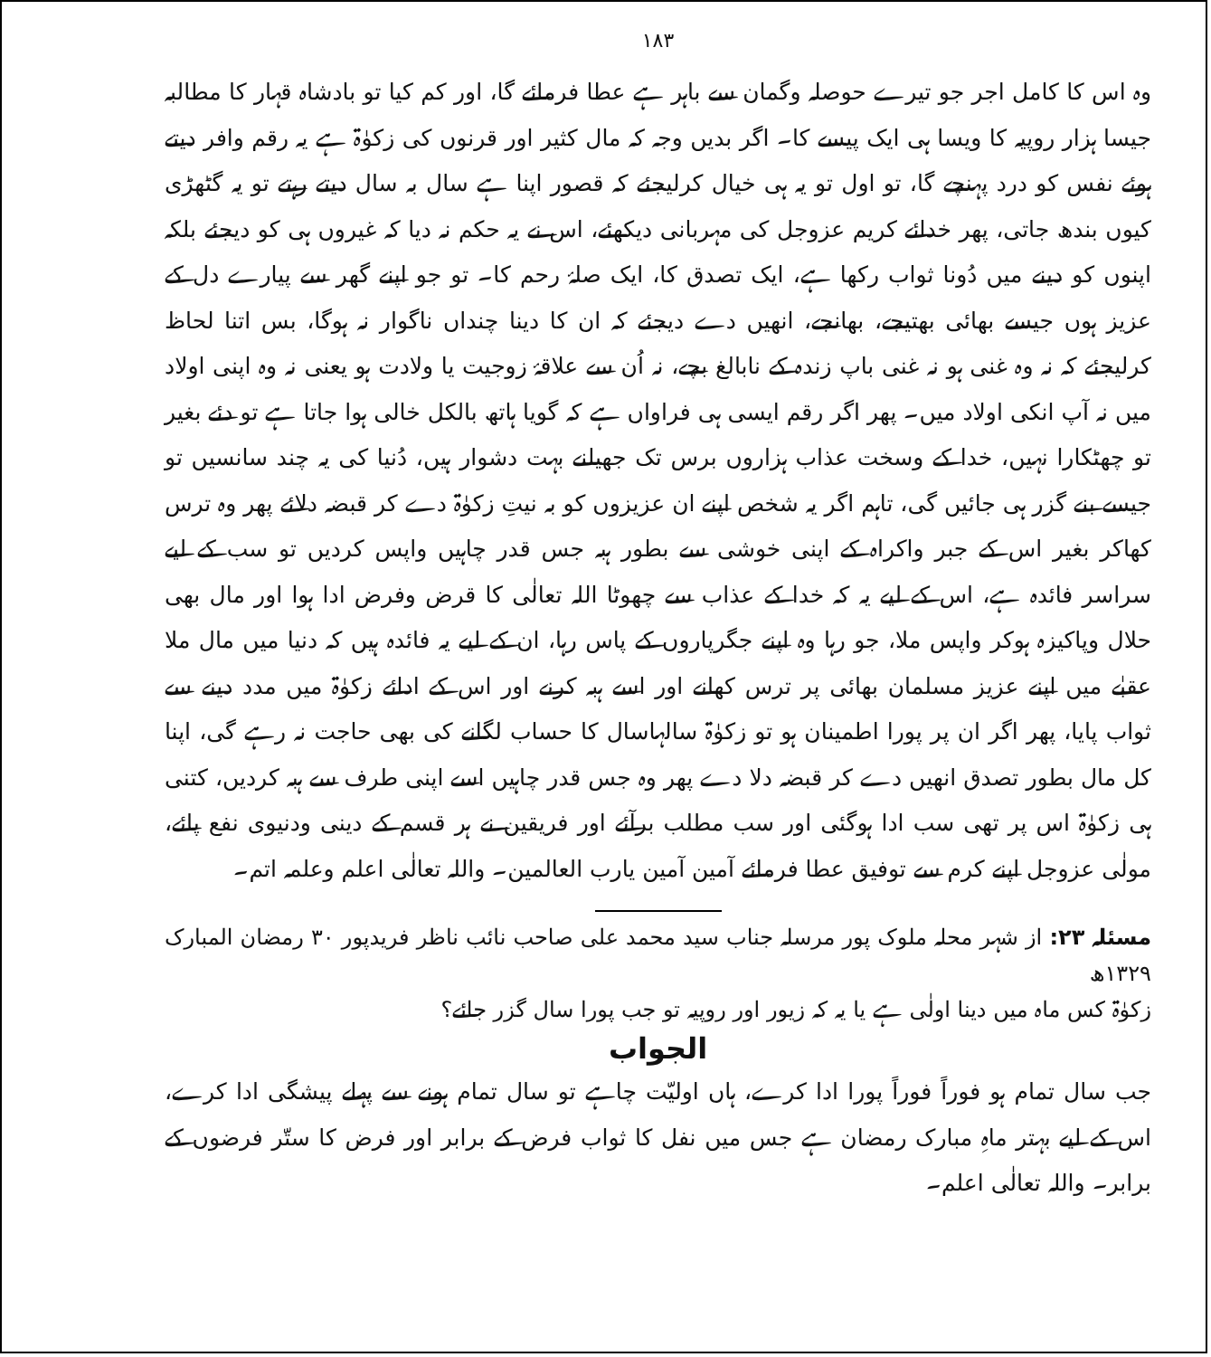١٨٣
وہ اس کا کامل اجر جو تیرے حوصلہ وگمان سے باہر ہے عطا فرمائے گا، اور کم کیا تو بادشاہ قہار کا مطالبہ جیسا ہزار روپیہ کا ویسا ہی ایک پیسے کا۔ اگر بدیں وجہ کہ مال کثیر اور قرنوں کی زکوٰۃ ہے یہ رقم وافر دیتے ہوئے نفس کو درد پہنچے گا، تو اول تو یہ ہی خیال کرلیجئے کہ قصور اپنا ہے سال بہ سال دیتے رہتے تو یہ گٹھڑی کیوں بندھ جاتی، پھر خدائے کریم عزوجل کی مہربانی دیکھئے، اس نے یہ حکم نہ دیا کہ غیروں ہی کو دیجئے بلکہ اپنوں کو دینے میں دُونا ثواب رکھا ہے، ایک تصدق کا، ایک صلۂ رحم کا۔ تو جو اپنے گھر سے پیارے دل کے عزیز ہوں جیسے بھائی بھتیجے، بھانجے، انھیں دے دیجئے کہ ان کا دینا چنداں ناگوار نہ ہوگا، بس اتنا لحاظ کرلیجئے کہ نہ وہ غنی ہو نہ غنی باپ زندہ کے نابالغ بچے، نہ اُن سے علاقۂ زوجیت یا ولادت ہو یعنی نہ وہ اپنی اولاد میں نہ آپ انکی اولاد میں۔ پھر اگر رقم ایسی ہی فراواں ہے کہ گویا ہاتھ بالکل خالی ہوا جاتا ہے تو دئے بغیر تو چھٹکارا نہیں، خدا کے وسخت عذاب ہزاروں برس تک جھیلنے بہت دشوار ہیں، دُنیا کی یہ چند سانسیں تو جیسے بنے گزر ہی جائیں گی، تاہم اگر یہ شخص اپنے ان عزیزوں کو بہ نیتِ زکوٰۃ دے کر قبضہ دلائے پھر وہ ترس کھاکر بغیر اس کے جبر واکراہ کے اپنی خوشی سے بطور ہبہ جس قدر چاہیں واپس کردیں تو سب کے لیے سراسر فائدہ ہے، اس کے لیے یہ کہ خدا کے عذاب سے چھوٹا اللہ تعالٰی کا قرض وفرض ادا ہوا اور مال بھی حلال وپاکیزہ ہوکر واپس ملا، جو رہا وہ اپنے جگرپاروں کے پاس رہا، ان کے لیے یہ فائدہ ہیں کہ دنیا میں مال ملا عقبٰے میں اپنے عزیز مسلمان بھائی پر ترس کھانے اور اسے ہبہ کرنے اور اس کے ادائے زکوٰۃ میں مدد دینے سے ثواب پایا، پھر اگر ان پر پورا اطمینان ہو تو زکوٰۃ سالہاسال کا حساب لگانے کی بھی حاجت نہ رہے گی، اپنا کل مال بطور تصدق انھیں دے کر قبضہ دلا دے پھر وہ جس قدر چاہیں اسے اپنی طرف سے ہبہ کردیں، کتنی ہی زکوٰۃ اس پر تھی سب ادا ہوگئی اور سب مطلب برآئے اور فریقین نے ہر قسم کے دینی ودنیوی نفع پائے، مولٰی عزوجل اپنے کرم سے توفیق عطا فرمائے آمین آمین یارب العالمین۔ واللہ تعالٰی اعلم وعلمہ اتم۔
مسئلہ ۲۳: از شہر محلہ ملوک پور مرسلہ جناب سید محمد علی صاحب نائب ناظر فریدپور ۳۰ رمضان المبارک ۱۳۲۹ھ
زکوٰۃ کس ماہ میں دینا اولٰی ہے یا یہ کہ زیور اور روپیہ تو جب پورا سال گزر جائے؟
الجواب
جب سال تمام ہو فوراً فوراً پورا ادا کرے، ہاں اولیّت چاہے تو سال تمام ہونے سے پہلے پیشگی ادا کرے، اس کے لیے بہتر ماہِ مبارک رمضان ہے جس میں نفل کا ثواب فرض کے برابر اور فرض کا ستّر فرضوں کے برابر۔ واللہ تعالٰی اعلم۔